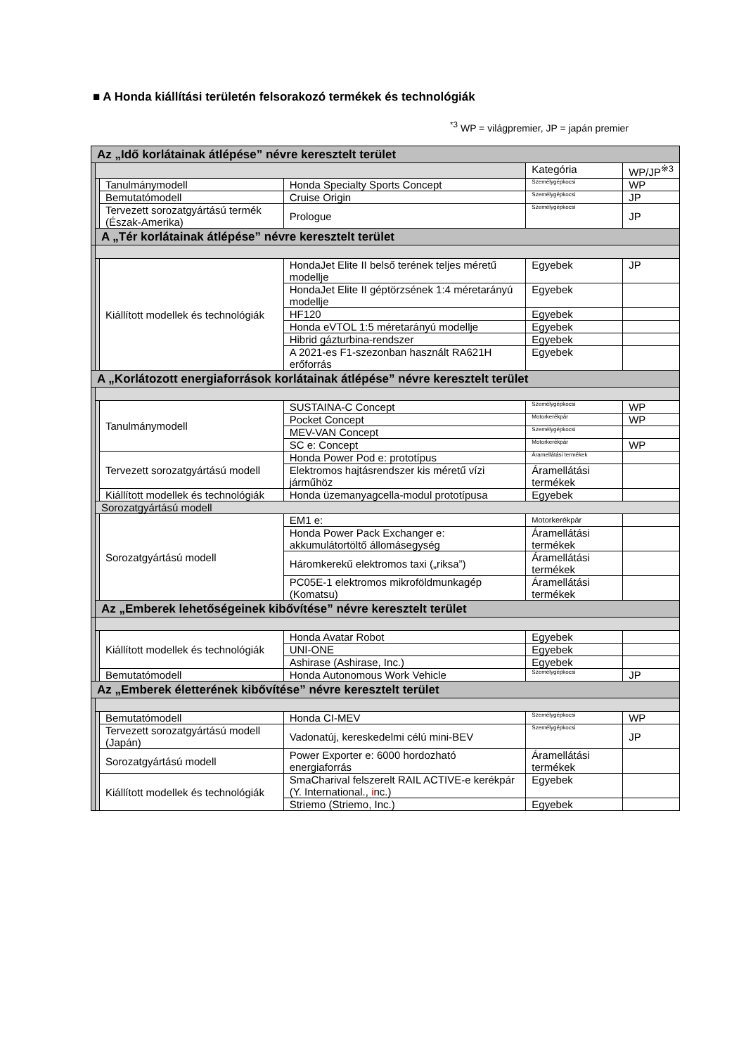■ A Honda kiállítási területén felsorakozó termékek és technológiák
<sup>*3</sup> WP = világpremier, JP = japán premier
| Az „Idő korlátainak átlépése” névre keresztelt terület | | | | | |
| | | | | Kategória | WP/JP<sup>※3</sup> |
| | | Tanulmánymodell | Honda Specialty Sports Concept | Személygépkocsi | WP |
| | | Bemutatómodell | Cruise Origin | Személygépkocsi | JP |
| | | Tervezett sorozatgyártású termék (Észak-Amerika) | Prologue | Személygépkocsi | JP |
| | A „Tér korlátainak átlépése” névre keresztelt terület | | | | |
| | | Kiállított modellek és technológiák | HondaJet Elite II belső terének teljes méretű modellje | Egyebek | JP |
| | | | HondaJet Elite II géptörzsének 1:4 méretarányú modellje | Egyebek | |
| | | | HF120 | Egyebek | |
| | | | Honda eVTOL 1:5 méretarányú modellje | Egyebek | |
| | | | Hibrid gázturbina-rendszer | Egyebek | |
| | | | A 2021-es F1-szezonban használt RA621H erőforrás | Egyebek | |
| A „Korlátozott energiaforrások korlátainak átlépése” névre keresztelt terület | | | | | |
| | | Tanulmánymodell | SUSTAINA-C Concept | Személygépkocsi | WP |
| | | | Pocket Concept | Motorkerékpár | WP |
| | | | MEV-VAN Concept | Személygépkocsi | |
| | | | SC e: Concept | Motorkerékpár | WP |
| | | Tervezett sorozatgyártású modell | Honda Power Pod e: prototípus | Áramellátási termékek | |
| | | | Elektromos hajtásrendszer kis méretű vízi járműhöz | Áramellátási termékek | |
| | | Kiállított modellek és technológiák | Honda üzemanyagcella-modul prototípusa | Egyebek | |
| | Sorozatgyártású modell | | | | |
| | | Sorozatgyártású modell | EM1 e: | Motorkerékpár | |
| | | | Honda Power Pack Exchanger e: akkumulátortöltő állomásegység | Áramellátási termékek | |
| | | | Háromkerekű elektromos taxi („riksa”) | Áramellátási termékek | |
| | | | PC05E-1 elektromos mikroföldmunkagép (Komatsu) | Áramellátási termékek | |
| | Az „Emberek lehetőségeinek kibővítése” névre keresztelt terület | | | | |
| | | Kiállított modellek és technológiák | Honda Avatar Robot | Egyebek | |
| | | | UNI-ONE | Egyebek | |
| | | | Ashirase (Ashirase, Inc.) | Egyebek | |
| | | Bemutatómodell | Honda Autonomous Work Vehicle | Személygépkocsi | JP |
| Az „Emberek életterének kibővítése” névre keresztelt terület | | | | | |
| | | Bemutatómodell | Honda CI-MEV | Személygépkocsi | WP |
| | | Tervezett sorozatgyártású modell (Japán) | Vadonatúj, kereskedelmi célú mini-BEV | Személygépkocsi | JP |
| | | Sorozatgyártású modell | Power Exporter e: 6000 hordozható energiaforrás | Áramellátási termékek | |
| | | Kiállított modellek és technológiák | SmaCharival felszerelt RAIL ACTIVE-e kerékpár (Y. International., i nc.) | Egyebek | |
| | | | Striemo (Striemo, Inc.) | Egyebek | |